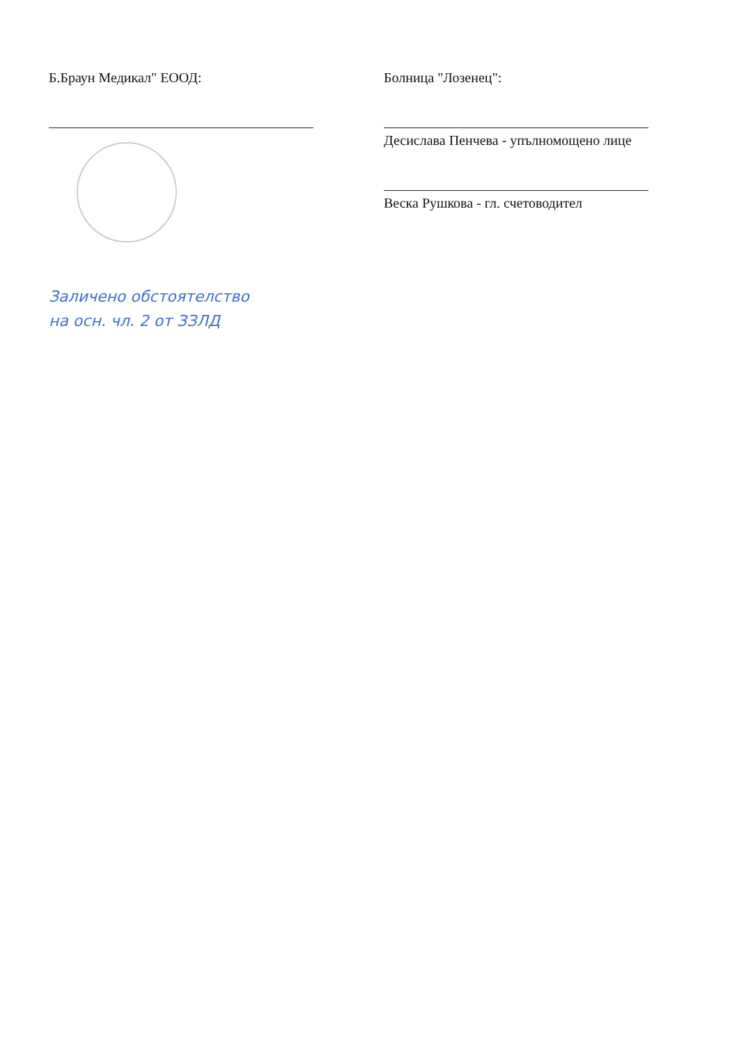Б.Браун Медикал" ЕООД:
Заличено обстоятелство
на осн. чл. 2 от ЗЗЛД
Болница "Лозенец":
Десислава Пенчева - упълномощено лице
Веска Рушкова - гл. счетоводител